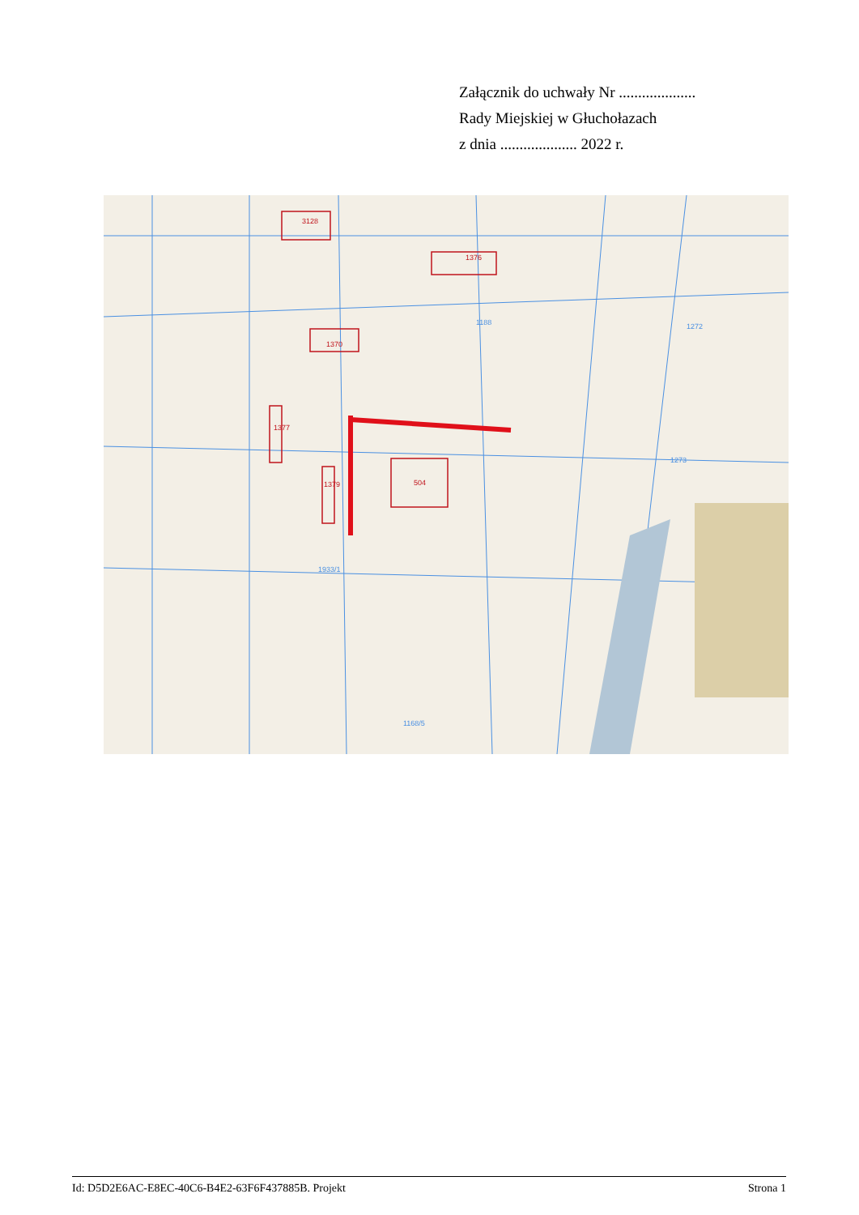Załącznik do uchwały Nr ....................
Rady Miejskiej w Głuchołazach
z dnia .................... 2022 r.
3128
1376
504
1377
1379
1370
1188
1933/1
1168/5
1273
1272
Id: D5D2E6AC-E8EC-40C6-B4E2-63F6F437885B. Projekt Strona 1